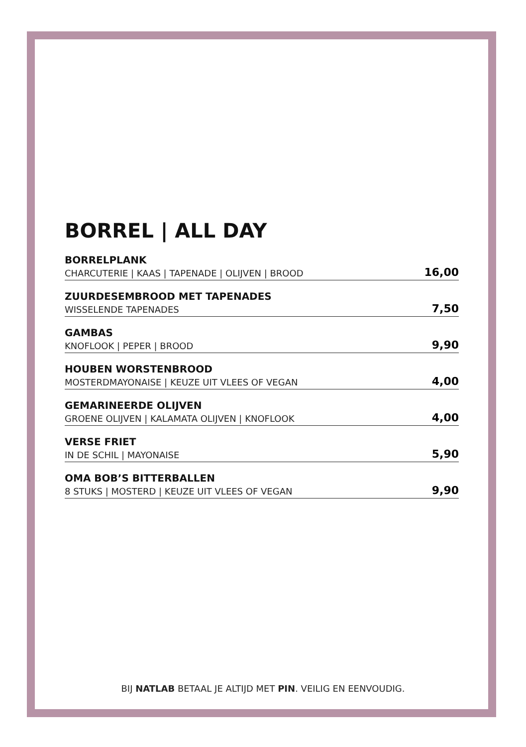BORREL | ALL DAY
BORRELPLANK
CHARCUTERIE | KAAS | TAPENADE | OLIJVEN | BROOD
16,00
ZUURDESEMBROOD MET TAPENADES
WISSELENDE TAPENADES
7,50
GAMBAS
KNOFLOOK | PEPER | BROOD
9,90
HOUBEN WORSTENBROOD
MOSTERDMAYONAISE | KEUZE UIT VLEES OF VEGAN
4,00
GEMARINEERDE OLIJVEN
GROENE OLIJVEN | KALAMATA OLIJVEN | KNOFLOOK
4,00
VERSE FRIET
IN DE SCHIL | MAYONAISE
5,90
OMA BOB’S BITTERBALLEN
8 STUKS | MOSTERD | KEUZE UIT VLEES OF VEGAN
9,90
BIJ NATLAB BETAAL JE ALTIJD MET PIN. VEILIG EN EENVOUDIG.